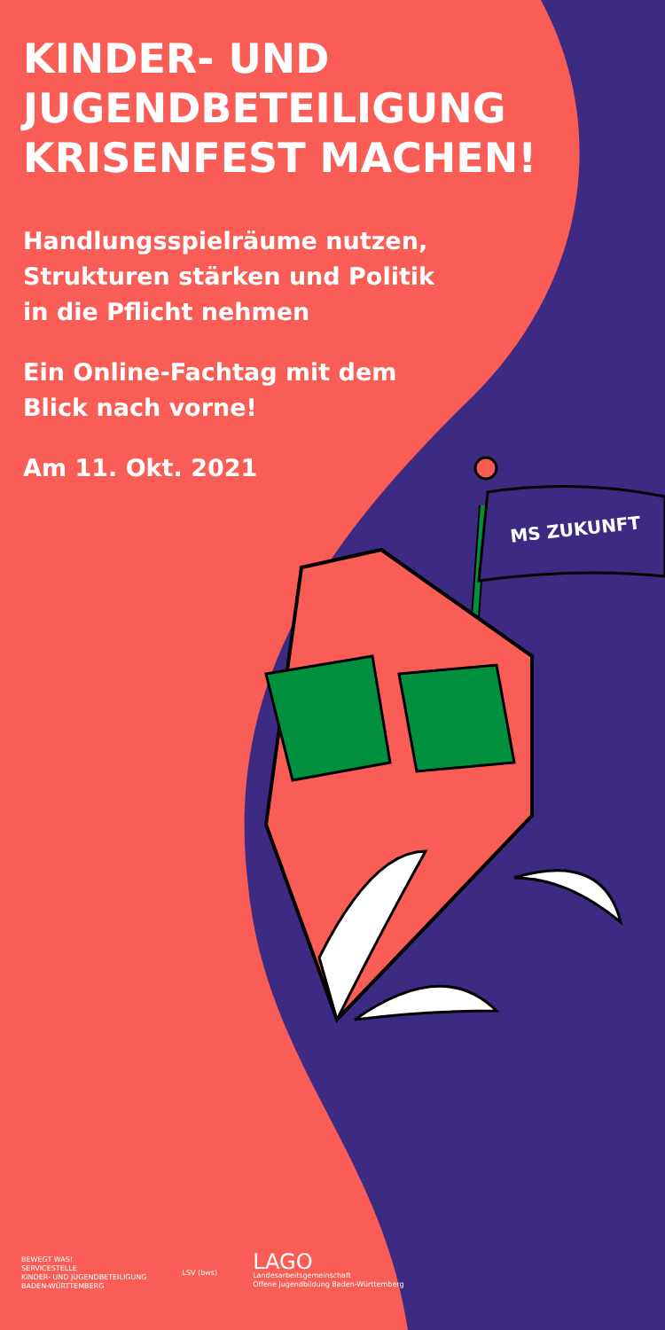KINDER- UND
JUGENDBETEILIGUNG
KRISENFEST MACHEN!
Handlungsspielräume nutzen,
Strukturen stärken und Politik
in die Pflicht nehmen
Ein Online-Fachtag mit dem
Blick nach vorne!
Am 11. Okt. 2021
MS ZUKUNFT
BEWEGT WAS!
SERVICESTELLE
KINDER- UND JUGENDBETEILIGUNG
BADEN-WÜRTTEMBERG
LSV (bws)
LAGO
Landesarbeitsgemeinschaft
Offene Jugendbildung Baden-Württemberg